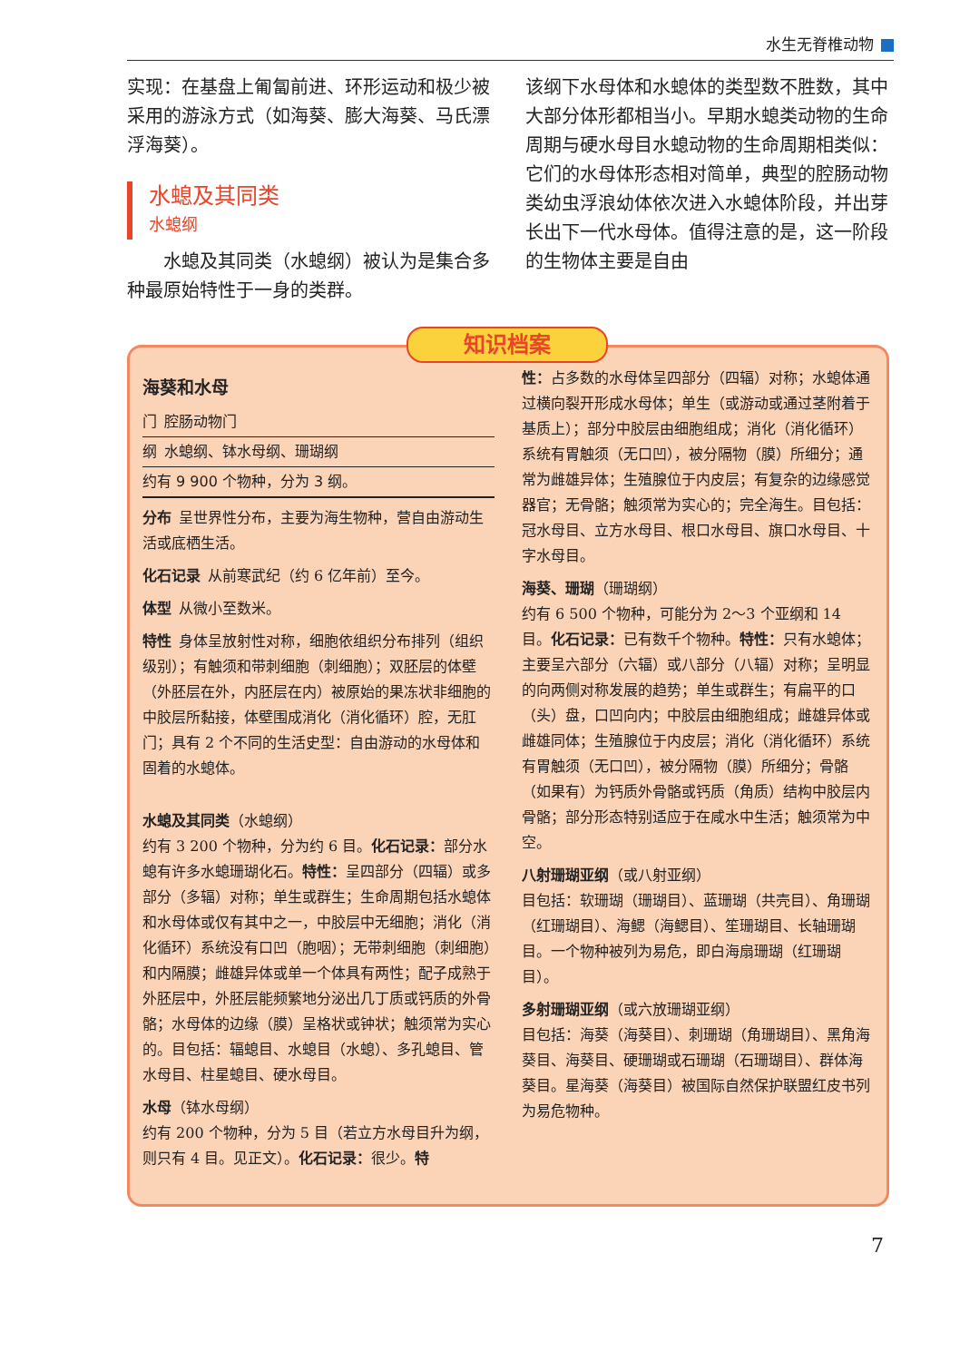水生无脊椎动物
实现：在基盘上匍匐前进、环形运动和极少被采用的游泳方式（如海葵、膨大海葵、马氏漂浮海葵）。
水螅及其同类
水螅纲
  水螅及其同类（水螅纲）被认为是集合多种最原始特性于一身的类群。
该纲下水母体和水螅体的类型数不胜数，其中大部分体形都相当小。早期水螅类动物的生命周期与硬水母目水螅动物的生命周期相类似：它们的水母体形态相对简单，典型的腔肠动物类幼虫浮浪幼体依次进入水螅体阶段，并出芽长出下一代水母体。值得注意的是，这一阶段的生物体主要是自由
海葵和水母
门 腔肠动物门
纲 水螅纲、钵水母纲、珊瑚纲
约有 9 900 个物种，分为 3 纲。
分布 呈世界性分布，主要为海生物种，营自由游动生活或底栖生活。
化石记录 从前寒武纪（约 6 亿年前）至今。
体型 从微小至数米。
特性 身体呈放射性对称，细胞依组织分布排列（组织级别）；有触须和带刺细胞（刺细胞）；双胚层的体壁（外胚层在外，内胚层在内）被原始的果冻状非细胞的中胶层所黏接，体壁围成消化（消化循环）腔，无肛门；具有 2 个不同的生活史型：自由游动的水母体和固着的水螅体。
水螅及其同类（水螅纲）
约有 3 200 个物种，分为约 6 目。化石记录：部分水螅有许多水螅珊瑚化石。特性：呈四部分（四辐）或多部分（多辐）对称；单生或群生；生命周期包括水螅体和水母体或仅有其中之一，中胶层中无细胞；消化（消化循环）系统没有口凹（胞咽）；无带刺细胞（刺细胞）和内隔膜；雌雄异体或单一个体具有两性；配子成熟于外胚层中，外胚层能频繁地分泌出几丁质或钙质的外骨骼；水母体的边缘（膜）呈格状或钟状；触须常为实心的。目包括：辐螅目、水螅目（水螅）、多孔螅目、管水母目、柱星螅目、硬水母目。
水母（钵水母纲）
约有 200 个物种，分为 5 目（若立方水母目升为纲，则只有 4 目。见正文）。化石记录：很少。特
性：占多数的水母体呈四部分（四辐）对称；水螅体通过横向裂开形成水母体；单生（或游动或通过茎附着于基质上）；部分中胶层由细胞组成；消化（消化循环）系统有胃触须（无口凹），被分隔物（膜）所细分；通常为雌雄异体；生殖腺位于内皮层；有复杂的边缘感觉器官；无骨骼；触须常为实心的；完全海生。目包括：冠水母目、立方水母目、根口水母目、旗口水母目、十字水母目。
海葵、珊瑚（珊瑚纲）
约有 6 500 个物种，可能分为 2～3 个亚纲和 14 目。化石记录：已有数千个物种。特性：只有水螅体；主要呈六部分（六辐）或八部分（八辐）对称；呈明显的向两侧对称发展的趋势；单生或群生；有扁平的口（头）盘，口凹向内；中胶层由细胞组成；雌雄异体或雌雄同体；生殖腺位于内皮层；消化（消化循环）系统有胃触须（无口凹），被分隔物（膜）所细分；骨骼（如果有）为钙质外骨骼或钙质（角质）结构中胶层内骨骼；部分形态特别适应于在咸水中生活；触须常为中空。
八射珊瑚亚纲（或八射亚纲）
目包括：软珊瑚（珊瑚目）、蓝珊瑚（共壳目）、角珊瑚（红珊瑚目）、海鳃（海鳃目）、笙珊瑚目、长轴珊瑚目。一个物种被列为易危，即白海扇珊瑚（红珊瑚目）。
多射珊瑚亚纲（或六放珊瑚亚纲）
目包括：海葵（海葵目）、刺珊瑚（角珊瑚目）、黑角海葵目、海葵目、硬珊瑚或石珊瑚（石珊瑚目）、群体海葵目。星海葵（海葵目）被国际自然保护联盟红皮书列为易危物种。
知识档案
7